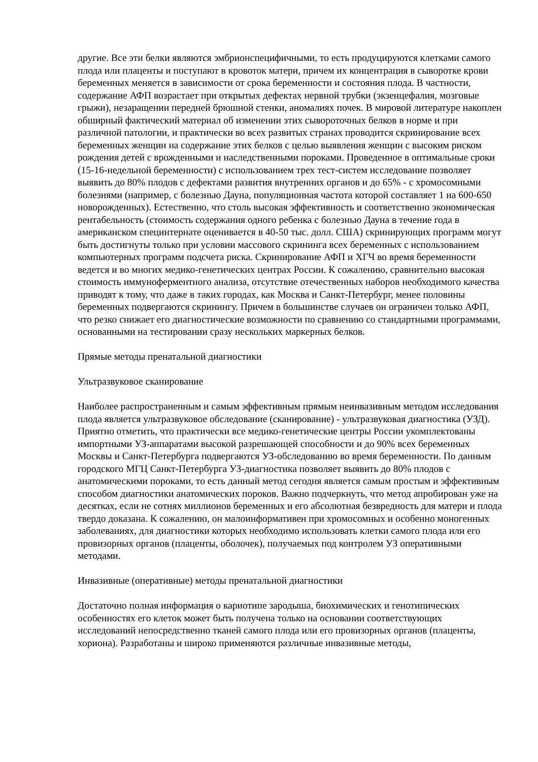другие. Все эти белки являются эмбрионспецифичными, то есть продуцируются клетками самого плода или плаценты и поступают в кровоток матери, причем их концентрация в сыворотке крови беременных меняется в зависимости от срока беременности и состояния плода. В частности, содержание АФП возрастает при открытых дефектах нервной трубки (экзенцефалия, мозговые грыжи), незаращении передней брюшной стенки, аномалиях почек. В мировой литературе накоплен обширный фактический материал об изменении этих сывороточных белков в норме и при различной патологии, и практически во всех развитых странах проводится скринирование всех беременных женщин на содержание этих белков с целью выявления женщин с высоким риском рождения детей с врожденными и наследственными пороками. Проведенное в оптимальные сроки (15-16-недельной беременности) с использованием трех тест-систем исследование позволяет выявить до 80% плодов с дефектами развития внутренних органов и до 65% - с хромосомными болезнями (например, с болезнью Дауна, популяционная частота которой составляет 1 на 600-650 новорожденных). Естественно, что столь высокая эффективность и соответственно экономическая рентабельность (стоимость содержания одного ребенка с болезнью Дауна в течение года в американском специнтернате оценивается в 40-50 тыс. долл. США) скринирующих программ могут быть достигнуты только при условии массового скрининга всех беременных с использованием компьютерных программ подсчета риска. Скринирование АФП и ХГЧ во время беременности ведется и во многих медико-генетических центрах России. К сожалению, сравнительно высокая стоимость иммуноферментного анализа, отсутствие отечественных наборов необходимого качества приводят к тому, что даже в таких городах, как Москва и Санкт-Петербург, менее половины беременных подвергаются скринингу. Причем в большинстве случаев он ограничен только АФП, что резко снижает его диагностические возможности по сравнению со стандартными программами, основанными на тестировании сразу нескольких маркерных белков.
Прямые методы пренатальной диагностики
Ультразвуковое сканирование
Наиболее распространенным и самым эффективным прямым неинвазивным методом исследования плода является ультразвуковое обследование (сканирование) - ультразвуковая диагностика (УЗД). Приятно отметить, что практически все медико-генетические центры России укомплектованы импортными УЗ-аппаратами высокой разрешающей способности и до 90% всех беременных Москвы и Санкт-Петербурга подвергаются УЗ-обследованию во время беременности. По данным городского МГЦ Санкт-Петербурга УЗ-диагностика позволяет выявить до 80% плодов с анатомическими пороками, то есть данный метод сегодня является самым простым и эффективным способом диагностики анатомических пороков. Важно подчеркнуть, что метод апробирован уже на десятках, если не сотнях миллионов беременных и его абсолютная безвредность для матери и плода твердо доказана. К сожалению, он малоинформативен при хромосомных и особенно моногенных заболеваниях, для диагностики которых необходимо использовать клетки самого плода или его провизорных органов (плаценты, оболочек), получаемых под контролем УЗ оперативными методами.
Инвазивные (оперативные) методы пренатальной диагностики
Достаточно полная информация о кариотипе зародыша, биохимических и генотипических особенностях его клеток может быть получена только на основании соответствующих исследований непосредственно тканей самого плода или его провизорных органов (плаценты, хориона). Разработаны и широко применяются различные инвазивные методы,